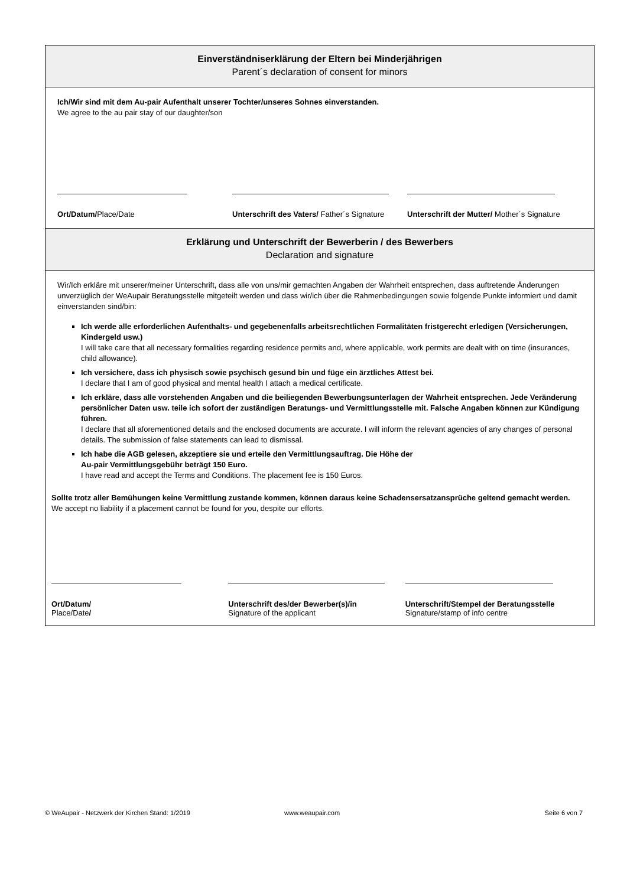Einverständniserklärung der Eltern bei Minderjährigen
Parent´s declaration of consent for minors
Ich/Wir sind mit dem Au-pair Aufenthalt unserer Tochter/unseres Sohnes einverstanden.
We agree to the au pair stay of our daughter/son
Ort/Datum/Place/Date Unterschrift des Vaters/ Father´s Signature
Unterschrift der Mutter/ Mother´s Signature
Erklärung und Unterschrift der Bewerberin / des Bewerbers
Declaration and signature
Wir/Ich erkläre mit unserer/meiner Unterschrift, dass alle von uns/mir gemachten Angaben der Wahrheit entsprechen, dass auftretende Änderungen unverzüglich der WeAupair Beratungsstelle mitgeteilt werden und dass wir/ich über die Rahmenbedingungen sowie folgende Punkte informiert und damit einverstanden sind/bin:
Ich werde alle erforderlichen Aufenthalts- und gegebenenfalls arbeitsrechtlichen Formalitäten fristgerecht erledigen (Versicherungen, Kindergeld usw.)
I will take care that all necessary formalities regarding residence permits and, where applicable, work permits are dealt with on time (insurances, child allowance).
Ich versichere, dass ich physisch sowie psychisch gesund bin und füge ein ärztliches Attest bei.
I declare that I am of good physical and mental health I attach a medical certificate.
Ich erkläre, dass alle vorstehenden Angaben und die beiliegenden Bewerbungsunterlagen der Wahrheit entsprechen. Jede Veränderung persönlicher Daten usw. teile ich sofort der zuständigen Beratungs- und Vermittlungsstelle mit. Falsche Angaben können zur Kündigung führen.
I declare that all aforementioned details and the enclosed documents are accurate. I will inform the relevant agencies of any changes of personal details. The submission of false statements can lead to dismissal.
Ich habe die AGB gelesen, akzeptiere sie und erteile den Vermittlungsauftrag. Die Höhe der
Au-pair Vermittlungsgebühr beträgt 150 Euro.
I have read and accept the Terms and Conditions. The placement fee is 150 Euros.
Sollte trotz aller Bemühungen keine Vermittlung zustande kommen, können daraus keine Schadensersatzansprüche geltend gemacht werden. We accept no liability if a placement cannot be found for you, despite our efforts.
Ort/Datum/
Place/Date/
Unterschrift des/der Bewerber(s)/in
Signature of the applicant
Unterschrift/Stempel der Beratungsstelle
Signature/stamp of info centre
© WeAupair - Netzwerk der Kirchen Stand: 1/2019 www.weaupair.com Seite 6 von 7